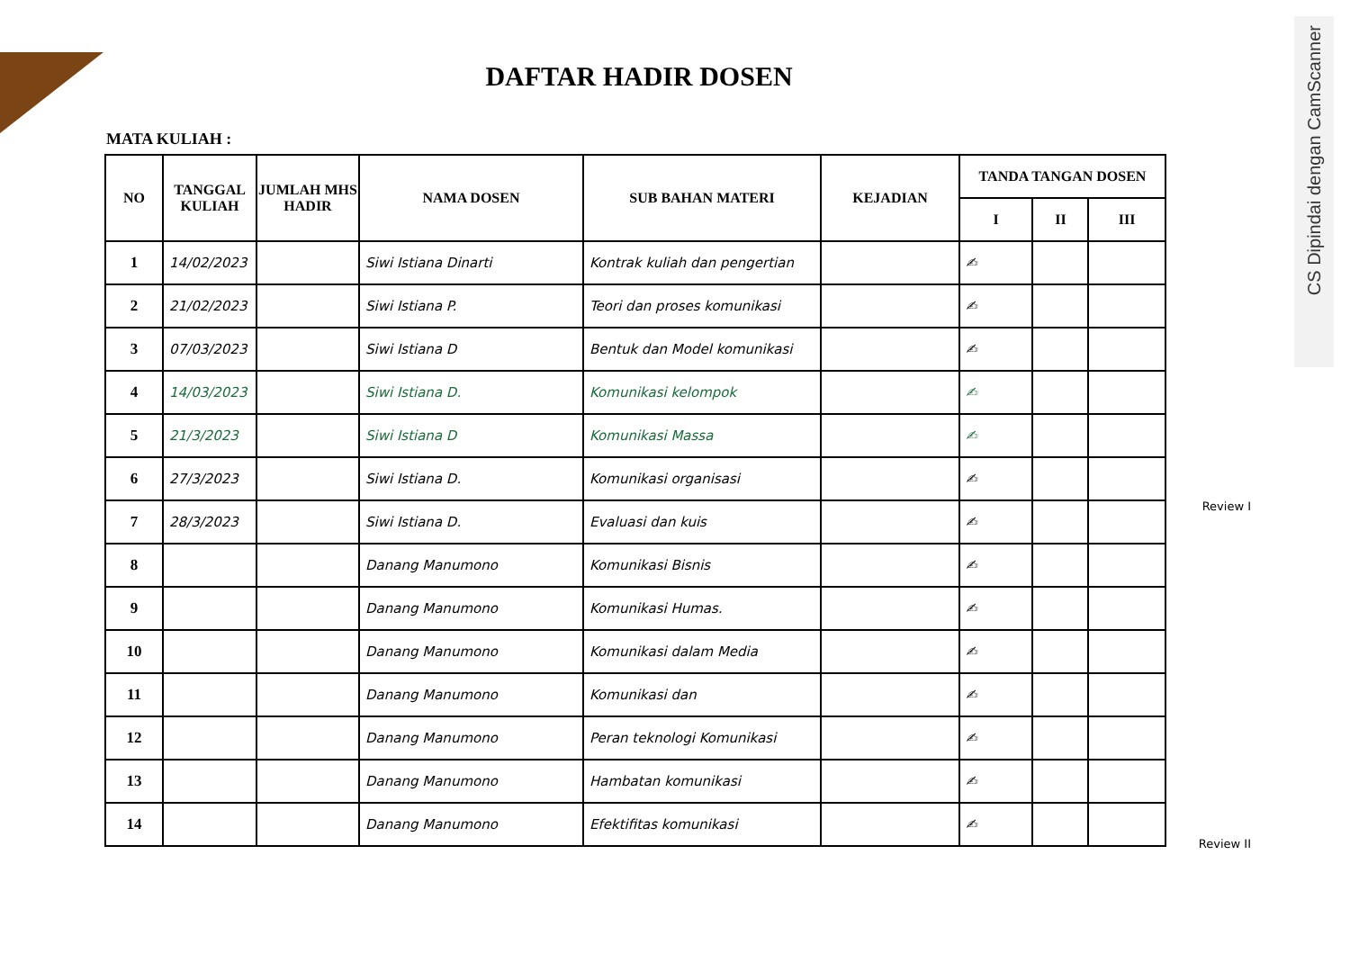CS Dipindai dengan CamScanner
DAFTAR HADIR DOSEN
MATA KULIAH :
| NO | TANGGAL KULIAH | JUMLAH MHS HADIR | NAMA DOSEN | SUB BAHAN MATERI | KEJADIAN | TANDA TANGAN DOSEN | | |
| --- | --- | --- | --- | --- | --- | --- | --- | --- |
| | | | | | | I | II | III |
| 1 | 14/02/2023 | | Siwi Istiana Dinarti | Kontrak kuliah dan pengertian | | ✍ | | |
| 2 | 21/02/2023 | | Siwi Istiana P. | Teori dan proses komunikasi | | ✍ | | |
| 3 | 07/03/2023 | | Siwi Istiana D | Bentuk dan Model komunikasi | | ✍ | | |
| 4 | 14/03/2023 | | Siwi Istiana D. | Komunikasi kelompok | | ✍ | | |
| 5 | 21/3/2023 | | Siwi Istiana D | Komunikasi Massa | | ✍ | | |
| 6 | 27/3/2023 | | Siwi Istiana D. | Komunikasi organisasi | | ✍ | | |
| 7 | 28/3/2023 | | Siwi Istiana D. | Evaluasi dan kuis | | ✍ | | |
| 8 | | | Danang Manumono | Komunikasi Bisnis | | ✍ | | |
| 9 | | | Danang Manumono | Komunikasi Humas. | | ✍ | | |
| 10 | | | Danang Manumono | Komunikasi dalam Media | | ✍ | | |
| 11 | | | Danang Manumono | Komunikasi dan | | ✍ | | |
| 12 | | | Danang Manumono | Peran teknologi Komunikasi | | ✍ | | |
| 13 | | | Danang Manumono | Hambatan komunikasi | | ✍ | | |
| 14 | | | Danang Manumono | Efektifitas komunikasi | | ✍ | | |
Review I
Review II